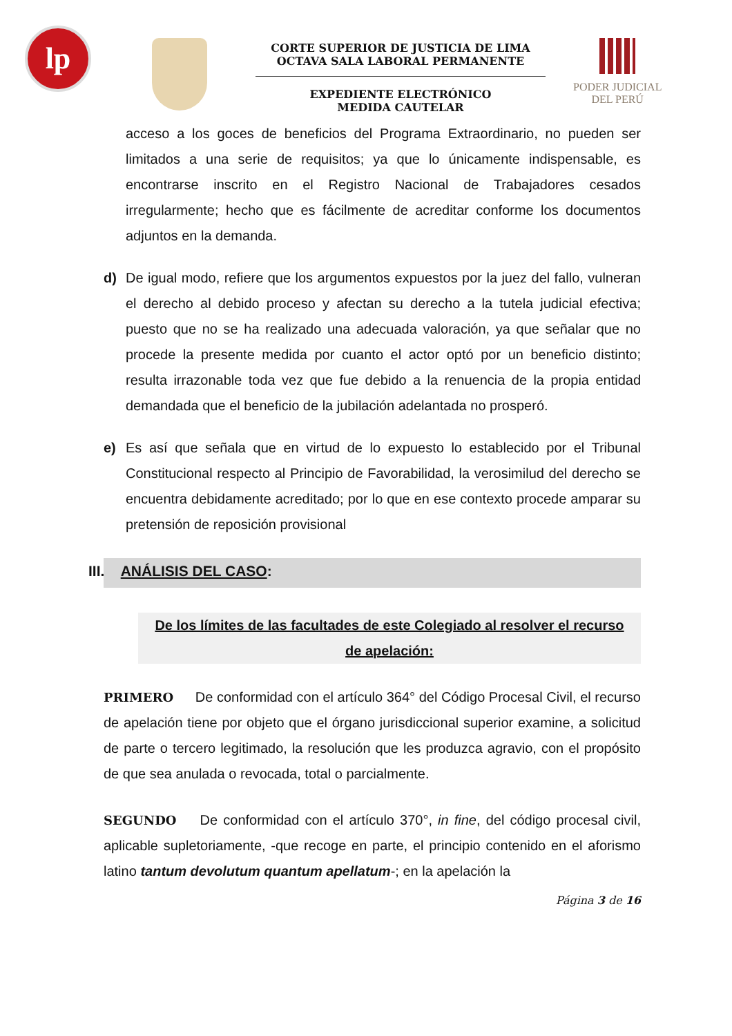lp
CORTE SUPERIOR DE JUSTICIA DE LIMA
OCTAVA SALA LABORAL PERMANENTE
EXPEDIENTE ELECTRÓNICO
MEDIDA CAUTELAR
PODER JUDICIAL
DEL PERÚ
acceso a los goces de beneficios del Programa Extraordinario, no pueden ser limitados a una serie de requisitos; ya que lo únicamente indispensable, es encontrarse inscrito en el Registro Nacional de Trabajadores cesados irregularmente; hecho que es fácilmente de acreditar conforme los documentos adjuntos en la demanda.
d) De igual modo, refiere que los argumentos expuestos por la juez del fallo, vulneran el derecho al debido proceso y afectan su derecho a la tutela judicial efectiva; puesto que no se ha realizado una adecuada valoración, ya que señalar que no procede la presente medida por cuanto el actor optó por un beneficio distinto; resulta irrazonable toda vez que fue debido a la renuencia de la propia entidad demandada que el beneficio de la jubilación adelantada no prosperó.
e) Es así que señala que en virtud de lo expuesto lo establecido por el Tribunal Constitucional respecto al Principio de Favorabilidad, la verosimilud del derecho se encuentra debidamente acreditado; por lo que en ese contexto procede amparar su pretensión de reposición provisional
III. ANÁLISIS DEL CASO:
De los límites de las facultades de este Colegiado al resolver el recurso de apelación:
PRIMERO De conformidad con el artículo 364° del Código Procesal Civil, el recurso de apelación tiene por objeto que el órgano jurisdiccional superior examine, a solicitud de parte o tercero legitimado, la resolución que les produzca agravio, con el propósito de que sea anulada o revocada, total o parcialmente.
SEGUNDO De conformidad con el artículo 370°, in fine, del código procesal civil, aplicable supletoriamente, -que recoge en parte, el principio contenido en el aforismo latino tantum devolutum quantum apellatum-; en la apelación la
Página 3 de 16